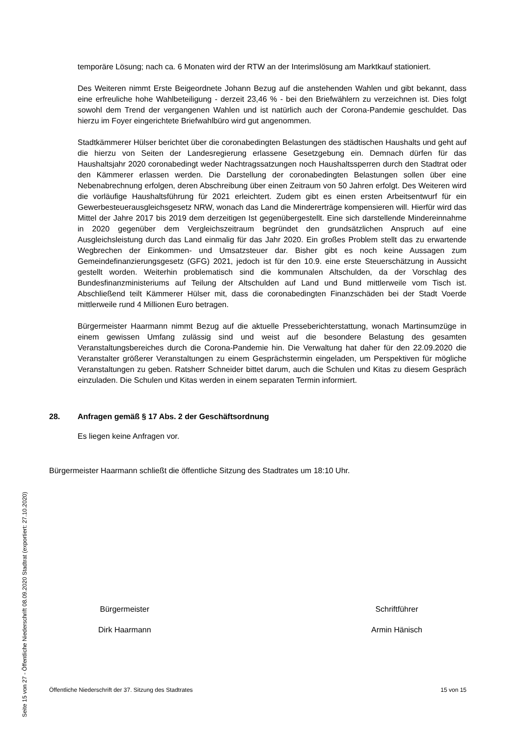temporäre Lösung; nach ca. 6 Monaten wird der RTW an der Interimslösung am Marktkauf stationiert.
Des Weiteren nimmt Erste Beigeordnete Johann Bezug auf die anstehenden Wahlen und gibt bekannt, dass eine erfreuliche hohe Wahlbeteiligung - derzeit 23,46 % - bei den Brief­wählern zu verzeichnen ist. Dies folgt sowohl dem Trend der vergangenen Wahlen und ist natürlich auch der Corona-Pandemie geschuldet. Das hierzu im Foyer eingerichtete Brief­wahlbüro wird gut angenommen.
Stadtkämmerer Hülser berichtet über die coronabedingten Belastungen des städtischen Haushalts und geht auf die hierzu von Seiten der Landesregierung erlassene Gesetzge­bung ein. Demnach dürfen für das Haushaltsjahr 2020 coronabedingt weder Nachtragssat­zungen noch Haushaltssperren durch den Stadtrat oder den Kämmerer erlassen werden. Die Darstellung der coronabedingten Belastungen sollen über eine Nebenabrechnung er­folgen, deren Abschreibung über einen Zeitraum von 50 Jahren erfolgt. Des Weiteren wird die vorläufige Haushaltsführung für 2021 erleichtert. Zudem gibt es einen ersten Arbeits­entwurf für ein Gewerbesteuerausgleichsgesetz NRW, wonach das Land die Mindererträge kompensieren will. Hierfür wird das Mittel der Jahre 2017 bis 2019 dem derzeitigen Ist ge­genübergestellt. Eine sich darstellende Mindereinnahme in 2020 gegenüber dem Ver­gleichszeitraum begründet den grundsätzlichen Anspruch auf eine Ausgleichsleistung durch das Land einmalig für das Jahr 2020. Ein großes Problem stellt das zu erwartende Wegbrechen der Einkommen- und Umsatzsteuer dar. Bisher gibt es noch keine Aussagen zum Gemeindefinanzierungsgesetz (GFG) 2021, jedoch ist für den 10.9. eine erste Steuer­schätzung in Aussicht gestellt worden. Weiterhin problematisch sind die kommunalen Alt­schulden, da der Vorschlag des Bundesfinanzministeriums auf Teilung der Altschulden auf Land und Bund mittlerweile vom Tisch ist. Abschließend teilt Kämmerer Hülser mit, dass die coronabedingten Finanzschäden bei der Stadt Voerde mittlerweile rund 4 Millionen Euro betragen.
Bürgermeister Haarmann nimmt Bezug auf die aktuelle Presseberichterstattung, wonach Martinsumzüge in einem gewissen Umfang zulässig sind und weist auf die besondere Be­lastung des gesamten Veranstaltungsbereiches durch die Corona-Pandemie hin. Die Ver­waltung hat daher für den 22.09.2020 die Veranstalter größerer Veranstaltungen zu einem Gesprächstermin eingeladen, um Perspektiven für mögliche Veranstaltungen zu geben. Ratsherr Schneider bittet darum, auch die Schulen und Kitas zu diesem Gespräch einzula­den. Die Schulen und Kitas werden in einem separaten Termin informiert.
28. Anfragen gemäß § 17 Abs. 2 der Geschäftsordnung
Es liegen keine Anfragen vor.
Bürgermeister Haarmann schließt die öffentliche Sitzung des Stadtrates um 18:10 Uhr.
Bürgermeister
Dirk Haarmann
Schriftführer
Armin Hänisch
Öffentliche Niederschrift der 37. Sitzung des Stadtrates 15 von 15
Seite 15 von 27 - Öffentliche Niederschrift 08.09.2020 Stadtrat (exportiert: 27.10.2020)